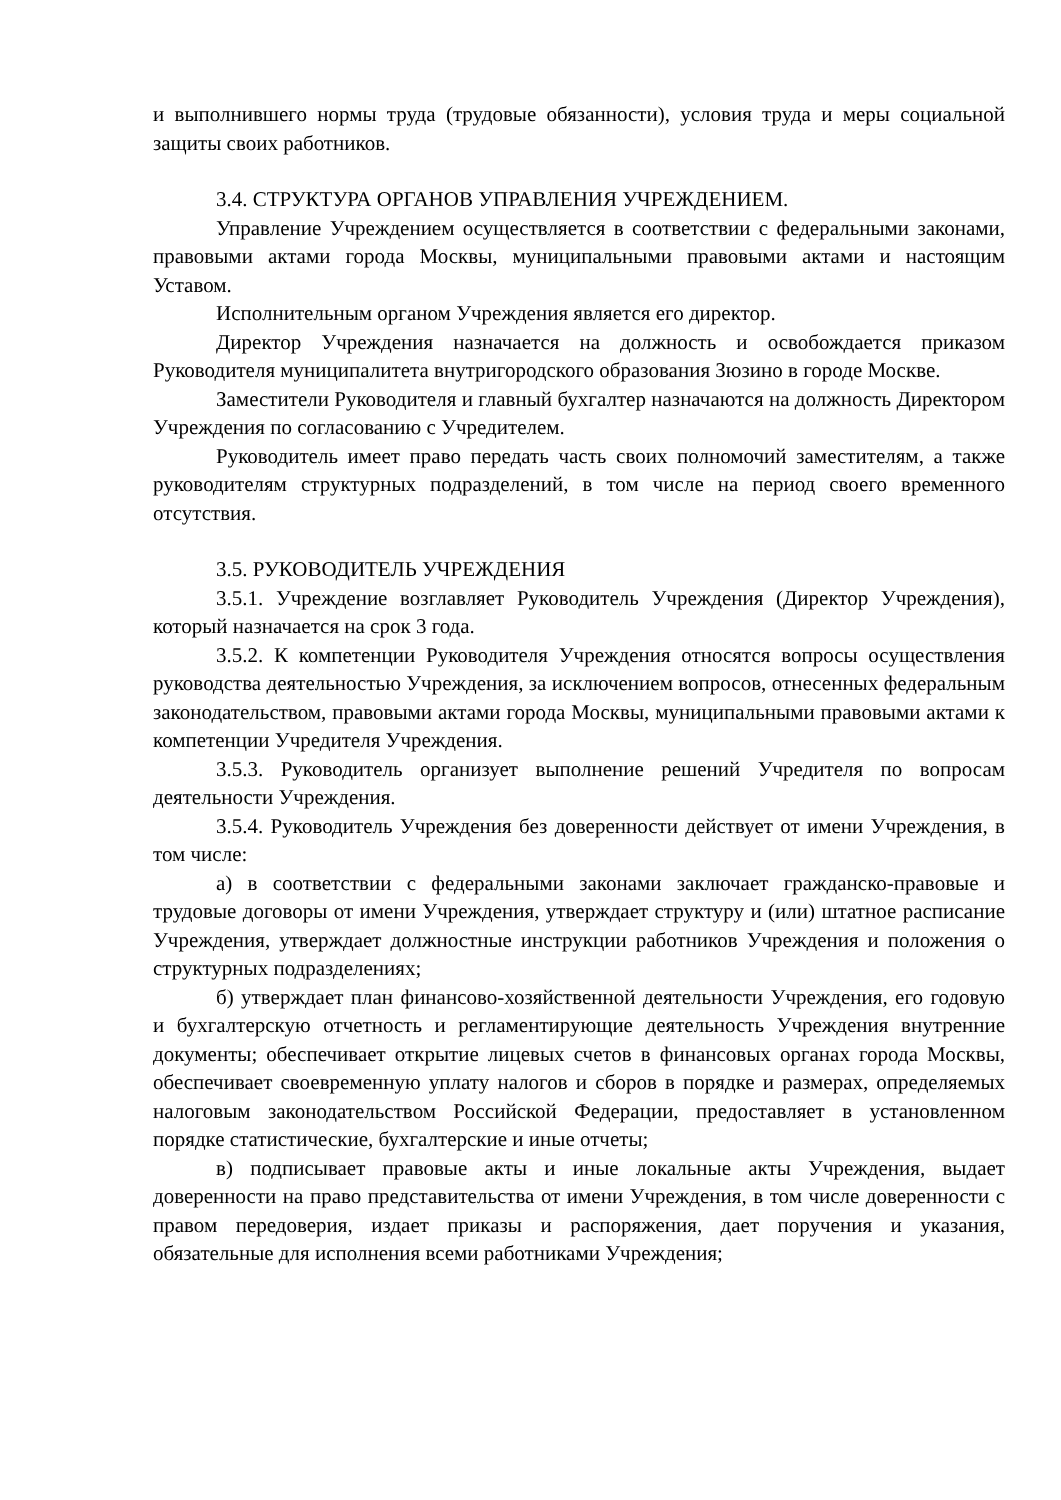и выполнившего нормы труда (трудовые обязанности), условия труда и меры социальной защиты своих работников.
3.4. СТРУКТУРА ОРГАНОВ УПРАВЛЕНИЯ УЧРЕЖДЕНИЕМ.
Управление Учреждением осуществляется в соответствии с федеральными законами, правовыми актами города Москвы, муниципальными правовыми актами и настоящим Уставом.
Исполнительным органом Учреждения является его директор.
Директор Учреждения назначается на должность и освобождается приказом Руководителя муниципалитета внутригородского образования Зюзино в городе Москве.
Заместители Руководителя и главный бухгалтер назначаются на должность Директором Учреждения по согласованию с Учредителем.
Руководитель имеет право передать часть своих полномочий заместителям, а также руководителям структурных подразделений, в том числе на период своего временного отсутствия.
3.5. РУКОВОДИТЕЛЬ УЧРЕЖДЕНИЯ
3.5.1. Учреждение возглавляет Руководитель Учреждения (Директор Учреждения), который назначается на срок 3 года.
3.5.2. К компетенции Руководителя Учреждения относятся вопросы осуществления руководства деятельностью Учреждения, за исключением вопросов, отнесенных федеральным законодательством, правовыми актами города Москвы, муниципальными правовыми актами к компетенции Учредителя Учреждения.
3.5.3. Руководитель организует выполнение решений Учредителя по вопросам деятельности Учреждения.
3.5.4. Руководитель Учреждения без доверенности действует от имени Учреждения, в том числе:
а) в соответствии с федеральными законами заключает гражданско-правовые и трудовые договоры от имени Учреждения, утверждает структуру и (или) штатное расписание Учреждения, утверждает должностные инструкции работников Учреждения и положения о структурных подразделениях;
б) утверждает план финансово-хозяйственной деятельности Учреждения, его годовую и бухгалтерскую отчетность и регламентирующие деятельность Учреждения внутренние документы; обеспечивает открытие лицевых счетов в финансовых органах города Москвы, обеспечивает своевременную уплату налогов и сборов в порядке и размерах, определяемых налоговым законодательством Российской Федерации, предоставляет в установленном порядке статистические, бухгалтерские и иные отчеты;
в) подписывает правовые акты и иные локальные акты Учреждения, выдает доверенности на право представительства от имени Учреждения, в том числе доверенности с правом передоверия, издает приказы и распоряжения, дает поручения и указания, обязательные для исполнения всеми работниками Учреждения;